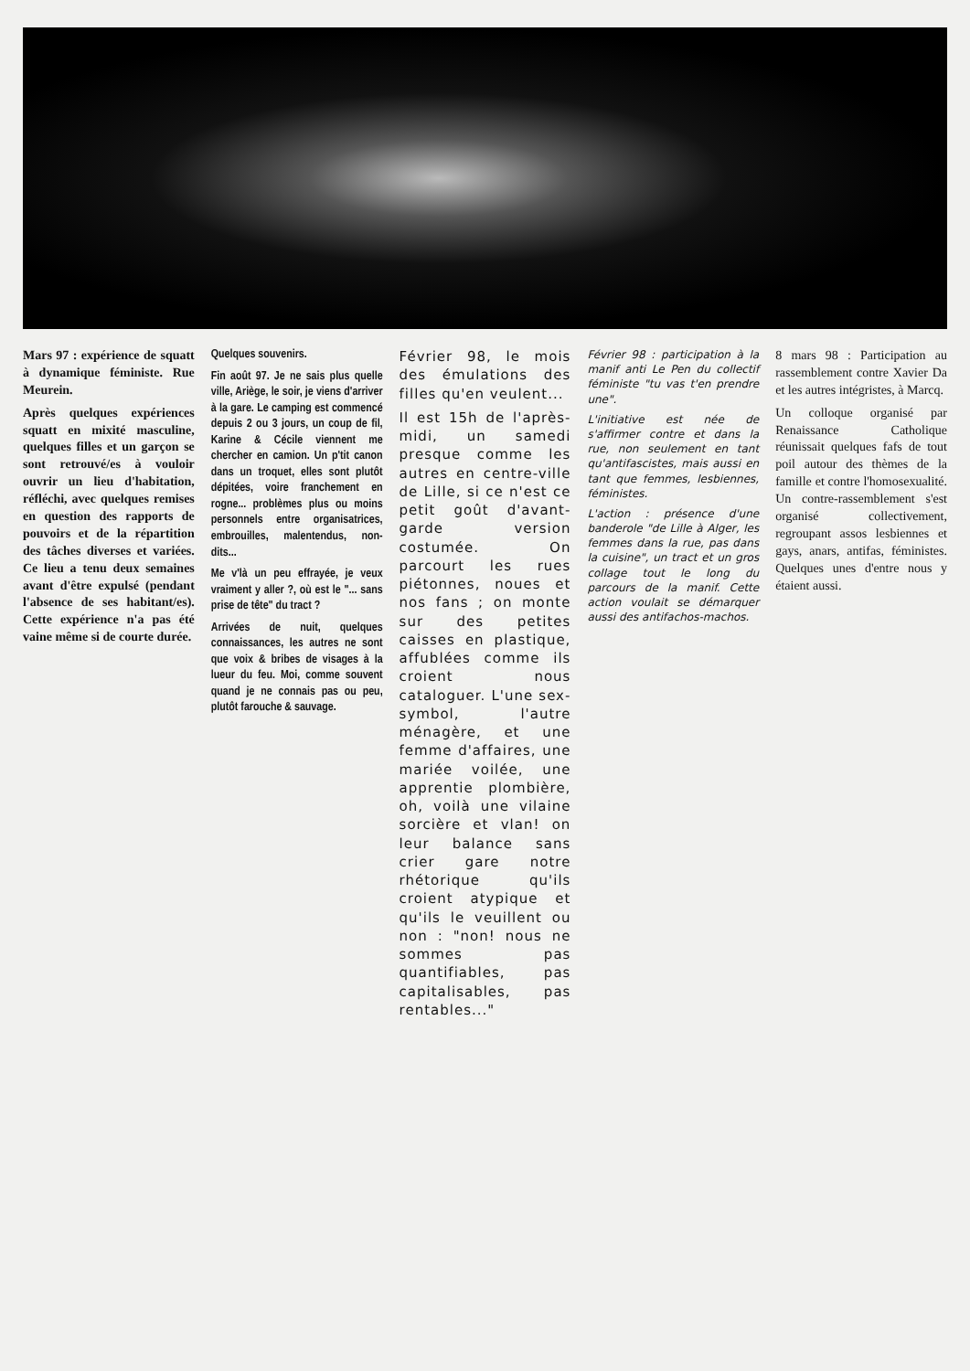Mars 97 : expérience de squatt à dynamique féministe. Rue Meurein.
Après quelques expériences squatt en mixité masculine, quelques filles et un garçon se sont retrouvé/es à vouloir ouvrir un lieu d'habitation, réfléchi, avec quelques remises en question des rapports de pouvoirs et de la répartition des tâches diverses et variées. Ce lieu a tenu deux semaines avant d'être expulsé (pendant l'absence de ses habitant/es). Cette expérience n'a pas été vaine même si de courte durée.
Quelques souvenirs.
Fin août 97. Je ne sais plus quelle ville, Ariège, le soir, je viens d'arriver à la gare. Le camping est commencé depuis 2 ou 3 jours, un coup de fil, Karine & Cécile viennent me chercher en camion. Un p'tit canon dans un troquet, elles sont plutôt dépitées, voire franchement en rogne... problèmes plus ou moins personnels entre organisatrices, embrouilles, malentendus, non-dits...
Me v'là un peu effrayée, je veux vraiment y aller ?, où est le "... sans prise de tête" du tract ?
Arrivées de nuit, quelques connaissances, les autres ne sont que voix & bribes de visages à la lueur du feu. Moi, comme souvent quand je ne connais pas ou peu, plutôt farouche & sauvage.
Février 98, le mois des émulations des filles qu'en veulent...
Il est 15h de l'après-midi, un samedi presque comme les autres en centre-ville de Lille, si ce n'est ce petit goût d'avant-garde version costumée. On parcourt les rues piétonnes, noues et nos fans ; on monte sur des petites caisses en plastique, affublées comme ils croient nous cataloguer. L'une sex-symbol, l'autre ménagère, et une femme d'affaires, une mariée voilée, une apprentie plombière, oh, voilà une vilaine sorcière et vlan! on leur balance sans crier gare notre rhétorique qu'ils croient atypique et qu'ils le veuillent ou non : "non! nous ne sommes pas quantifiables, pas capitalisables, pas rentables..."
Février 98 : participation à la manif anti Le Pen du collectif féministe "tu vas t'en prendre une".
L'initiative est née de s'affirmer contre et dans la rue, non seulement en tant qu'antifascistes, mais aussi en tant que femmes, lesbiennes, féministes.
L'action : présence d'une banderole "de Lille à Alger, les femmes dans la rue, pas dans la cuisine", un tract et un gros collage tout le long du parcours de la manif. Cette action voulait se démarquer aussi des antifachos-machos.
8 mars 98 : Participation au rassemblement contre Xavier Da et les autres intégristes, à Marcq.
Un colloque organisé par Renaissance Catholique réunissait quelques fafs de tout poil autour des thèmes de la famille et contre l'homosexualité. Un contre-rassemblement s'est organisé collectivement, regroupant assos lesbiennes et gays, anars, antifas, féministes. Quelques unes d'entre nous y étaient aussi.